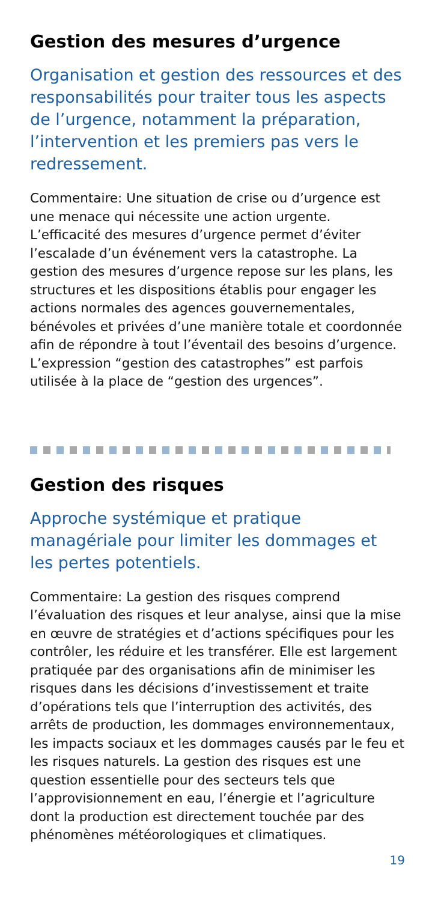Gestion des mesures d’urgence
Organisation et gestion des ressources et des responsabilités pour traiter tous les aspects de l’urgence, notamment la préparation, l’intervention et les premiers pas vers le redressement.
Commentaire: Une situation de crise ou d’urgence est une menace qui nécessite une action urgente. L’efficacité des mesures d’urgence permet d’éviter l’escalade d’un événement vers la catastrophe. La gestion des mesures d’urgence repose sur les plans, les structures et les dispositions établis pour engager les actions normales des agences gouvernementales, bénévoles et privées d’une manière totale et coordonnée afin de répondre à tout l’éventail des besoins d’urgence. L’expression “gestion des catastrophes” est parfois utilisée à la place de “gestion des urgences”.
Gestion des risques
Approche systémique et pratique managériale pour limiter les dommages et les pertes potentiels.
Commentaire: La gestion des risques comprend l’évaluation des risques et leur analyse, ainsi que la mise en œuvre de stratégies et d’actions spécifiques pour les contrôler, les réduire et les transférer. Elle est largement pratiquée par des organisations afin de minimiser les risques dans les décisions d’investissement et traite d’opérations tels que l’interruption des activités, des arrêts de production, les dommages environnementaux, les impacts sociaux et les dommages causés par le feu et les risques naturels. La gestion des risques est une question essentielle pour des secteurs tels que l’approvisionnement en eau, l’énergie et l’agriculture dont la production est directement touchée par des phénomènes météorologiques et climatiques.
19